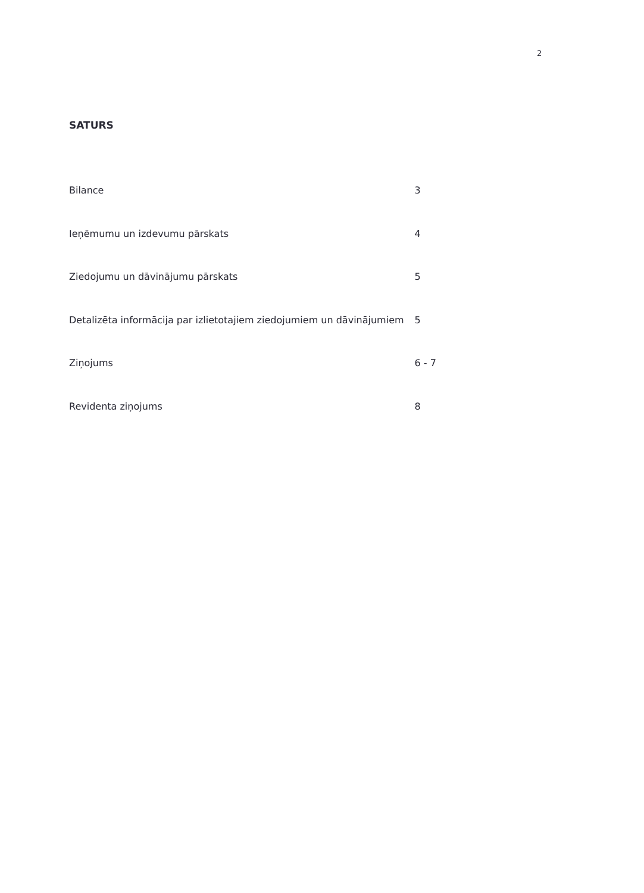2
SATURS
| Bilance | 3 |
| Ieņēmumu un izdevumu pārskats | 4 |
| Ziedojumu un dāvinājumu pārskats | 5 |
| Detalizēta informācija par izlietotajiem ziedojumiem un dāvinājumiem | 5 |
| Ziņojums | 6 - 7 |
| Revidenta ziņojums | 8 |